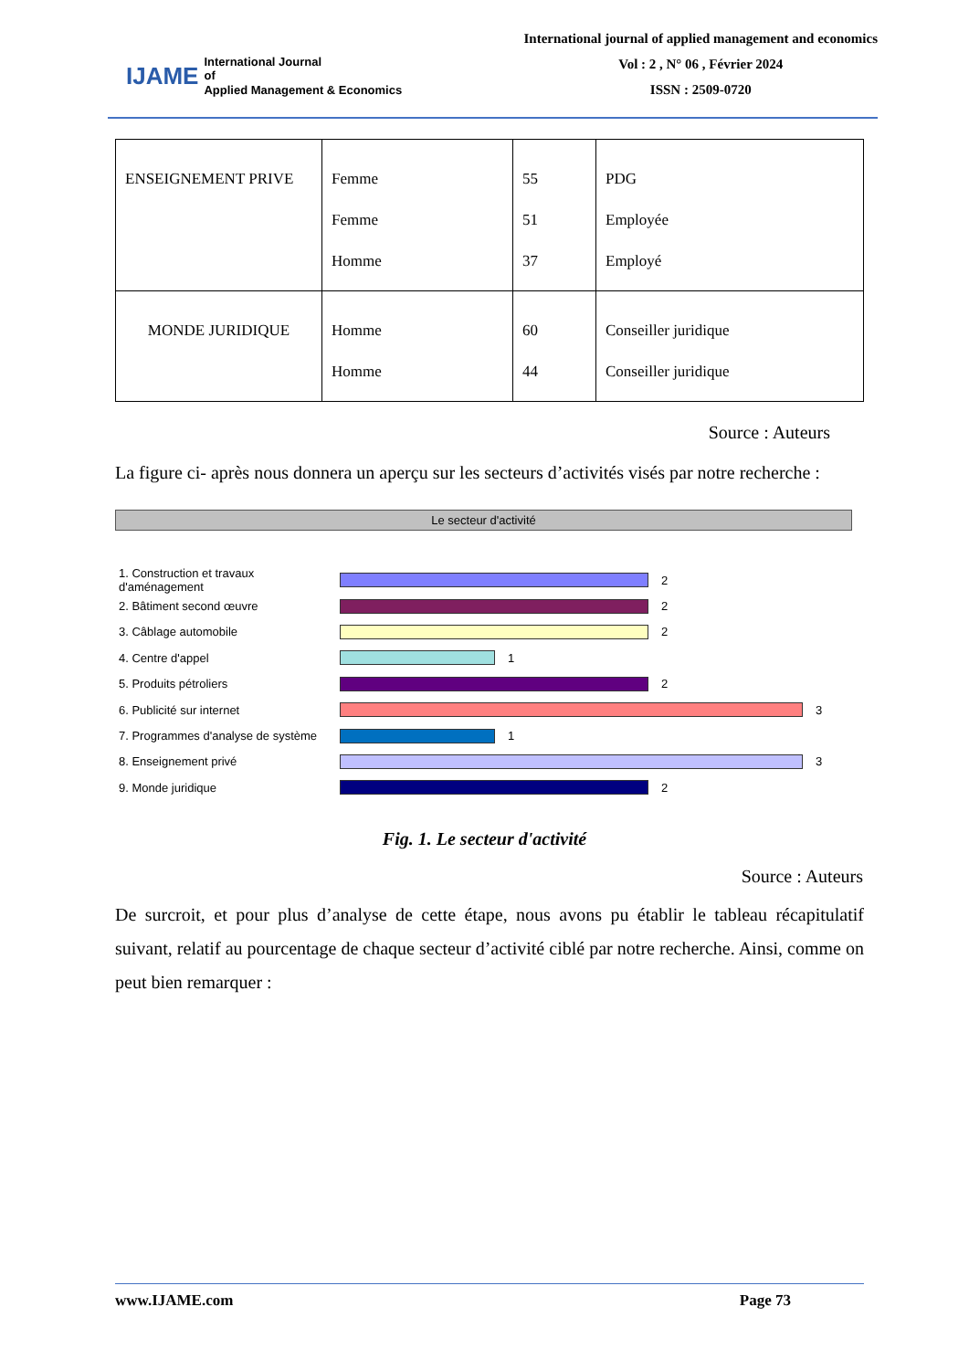IJAME International Journal
of
Applied Management & Economics
International journal of applied management and economics
Vol : 2 , N° 06 , Février 2024
ISSN : 2509-0720
| ENSEIGNEMENT PRIVE | Femme Femme Homme | 55 51 37 | PDG Employée Employé |
| MONDE JURIDIQUE | Homme Homme | 60 44 | Conseiller juridique Conseiller juridique |
Source : Auteurs
La figure ci- après nous donnera un aperçu sur les secteurs d’activités visés par notre recherche :
Le secteur d'activité
1. Construction et travaux d'aménagement 2
2. Bâtiment second œuvre 2
3. Câblage automobile 2
4. Centre d'appel 1
5. Produits pétroliers 2
6. Publicité sur internet 3
7. Programmes d'analyse de système 1
8. Enseignement privé 3
9. Monde juridique 2
Fig. 1. Le secteur d'activité
Source : Auteurs
De surcroit, et pour plus d’analyse de cette étape, nous avons pu établir le tableau récapitulatif suivant, relatif au pourcentage de chaque secteur d’activité ciblé par notre recherche. Ainsi, comme on peut bien remarquer :
www.IJAME.com Page 73